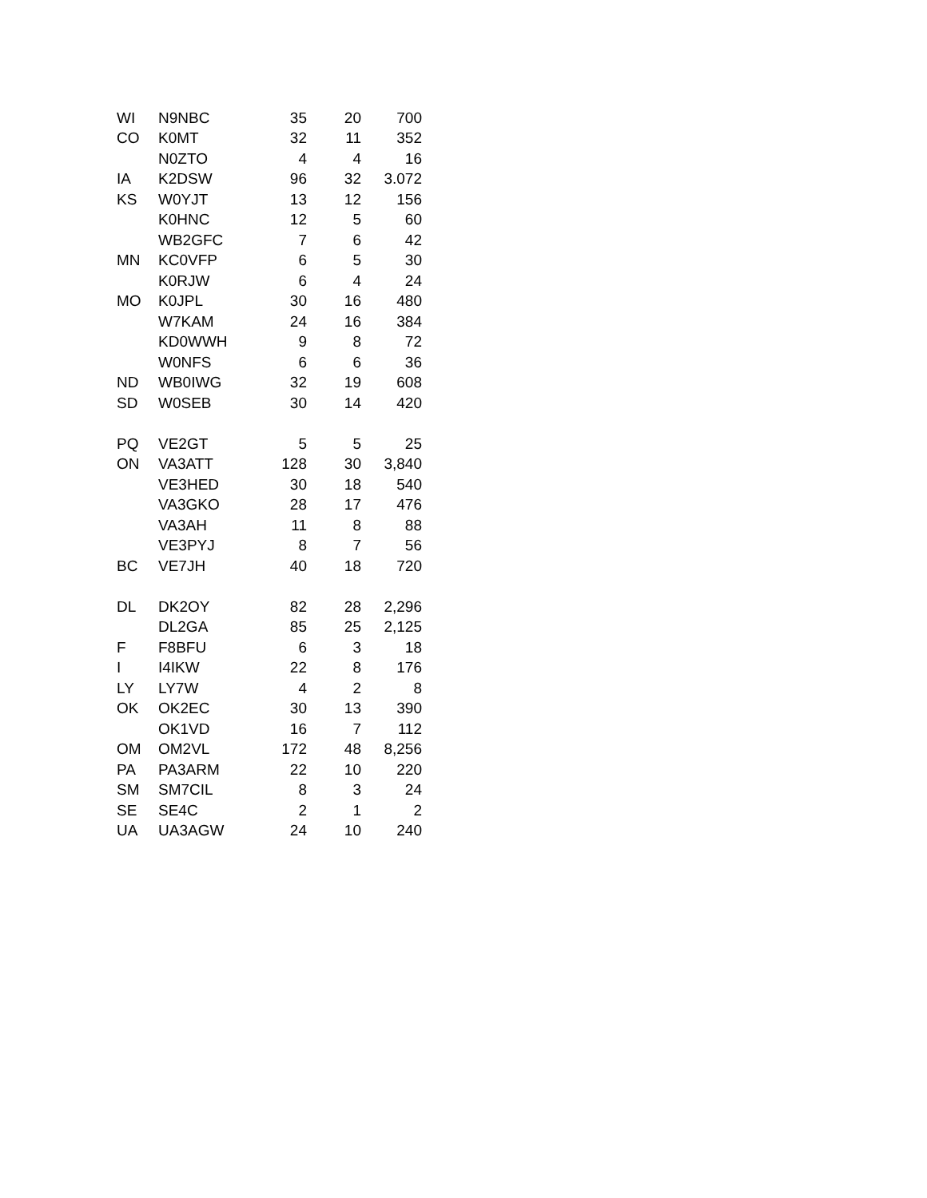| WI | N9NBC | 35 | 20 | 700 |
| CO | K0MT | 32 | 11 | 352 |
| | N0ZTO | 4 | 4 | 16 |
| IA | K2DSW | 96 | 32 | 3.072 |
| KS | W0YJT | 13 | 12 | 156 |
| | K0HNC | 12 | 5 | 60 |
| | WB2GFC | 7 | 6 | 42 |
| MN | KC0VFP | 6 | 5 | 30 |
| | K0RJW | 6 | 4 | 24 |
| MO | K0JPL | 30 | 16 | 480 |
| | W7KAM | 24 | 16 | 384 |
| | KD0WWH | 9 | 8 | 72 |
| | W0NFS | 6 | 6 | 36 |
| ND | WB0IWG | 32 | 19 | 608 |
| SD | W0SEB | 30 | 14 | 420 |
| PQ | VE2GT | 5 | 5 | 25 |
| ON | VA3ATT | 128 | 30 | 3,840 |
| | VE3HED | 30 | 18 | 540 |
| | VA3GKO | 28 | 17 | 476 |
| | VA3AH | 11 | 8 | 88 |
| | VE3PYJ | 8 | 7 | 56 |
| BC | VE7JH | 40 | 18 | 720 |
| DL | DK2OY | 82 | 28 | 2,296 |
| | DL2GA | 85 | 25 | 2,125 |
| F | F8BFU | 6 | 3 | 18 |
| I | I4IKW | 22 | 8 | 176 |
| LY | LY7W | 4 | 2 | 8 |
| OK | OK2EC | 30 | 13 | 390 |
| | OK1VD | 16 | 7 | 112 |
| OM | OM2VL | 172 | 48 | 8,256 |
| PA | PA3ARM | 22 | 10 | 220 |
| SM | SM7CIL | 8 | 3 | 24 |
| SE | SE4C | 2 | 1 | 2 |
| UA | UA3AGW | 24 | 10 | 240 |